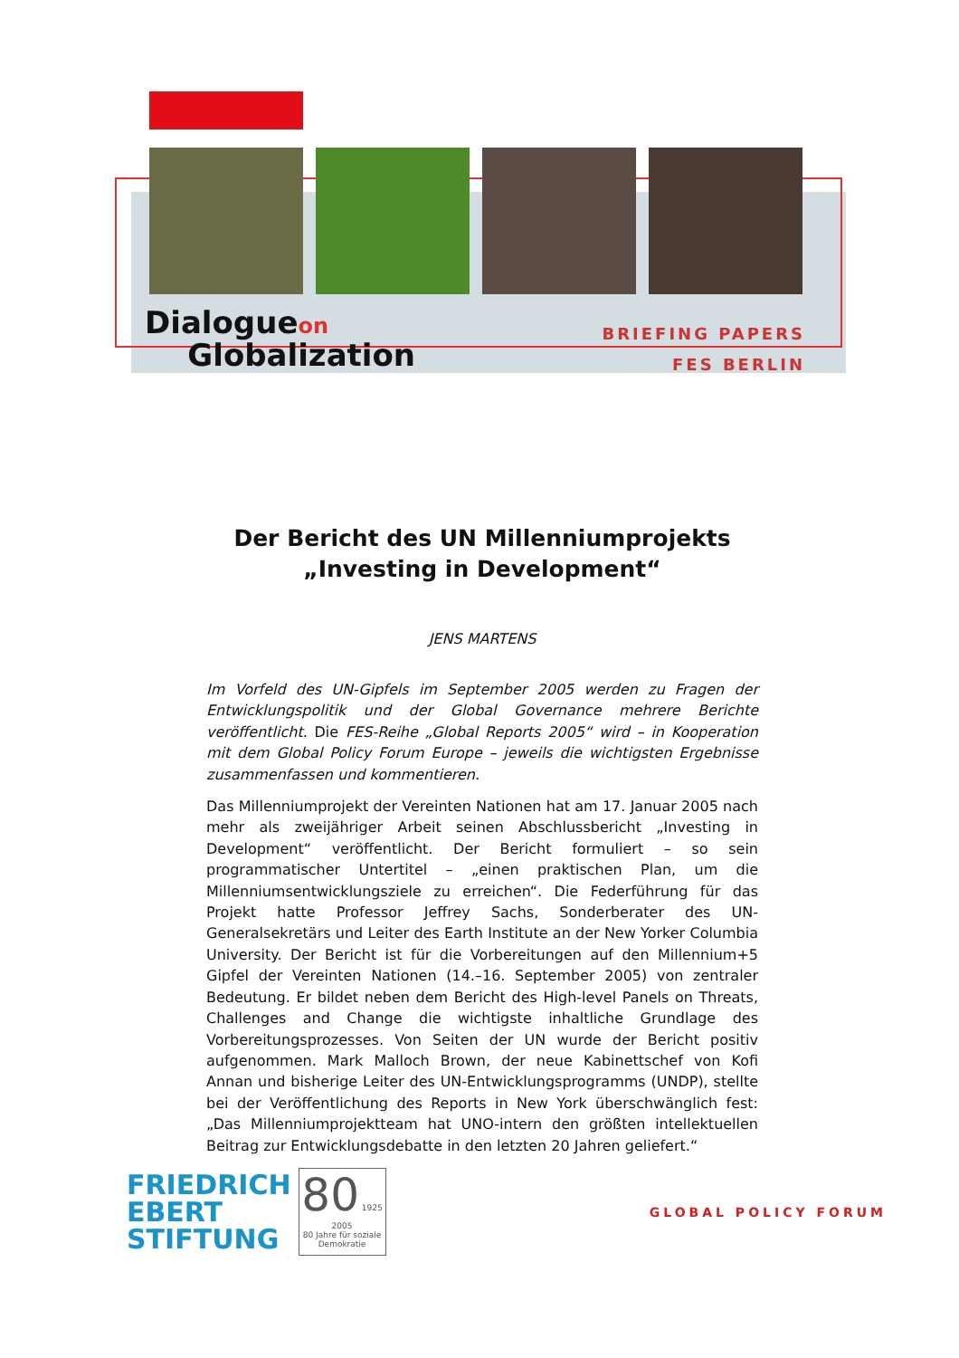Dialogueon
Globalization
BRIEFING PAPERS
FES BERLIN
Der Bericht des UN Millenniumprojekts
„Investing in Development“
JENS MARTENS
Im Vorfeld des UN-Gipfels im September 2005 werden zu Fragen der Entwicklungspolitik und der Global Governance mehrere Berichte veröffentlicht. Die FES-Reihe „Global Reports 2005“ wird – in Kooperation mit dem Global Policy Forum Europe – jeweils die wichtigsten Ergebnisse zusammenfassen und kommentieren.
Das Millenniumprojekt der Vereinten Nationen hat am 17. Januar 2005 nach mehr als zweijähriger Arbeit seinen Abschlussbericht „Investing in Development“ veröffentlicht. Der Bericht formuliert – so sein programmatischer Untertitel – „einen praktischen Plan, um die Millenniumsentwicklungsziele zu erreichen“. Die Federführung für das Projekt hatte Professor Jeffrey Sachs, Sonderberater des UN-Generalsekretärs und Leiter des Earth Institute an der New Yorker Columbia University. Der Bericht ist für die Vorbereitungen auf den Millennium+5 Gipfel der Vereinten Nationen (14.–16. September 2005) von zentraler Bedeutung. Er bildet neben dem Bericht des High-level Panels on Threats, Challenges and Change die wichtigste inhaltliche Grundlage des Vorbereitungsprozesses. Von Seiten der UN wurde der Bericht positiv aufgenommen. Mark Malloch Brown, der neue Kabinettschef von Kofi Annan und bisherige Leiter des UN-Entwicklungsprogramms (UNDP), stellte bei der Veröffentlichung des Reports in New York überschwänglich fest: „Das Millenniumprojektteam hat UNO-intern den größten intellektuellen Beitrag zur Entwicklungsdebatte in den letzten 20 Jahren geliefert.“
FRIEDRICH
EBERT
STIFTUNG
80 1925 2005
80 Jahre für soziale Demokratie
GLOBAL POLICY FORUM